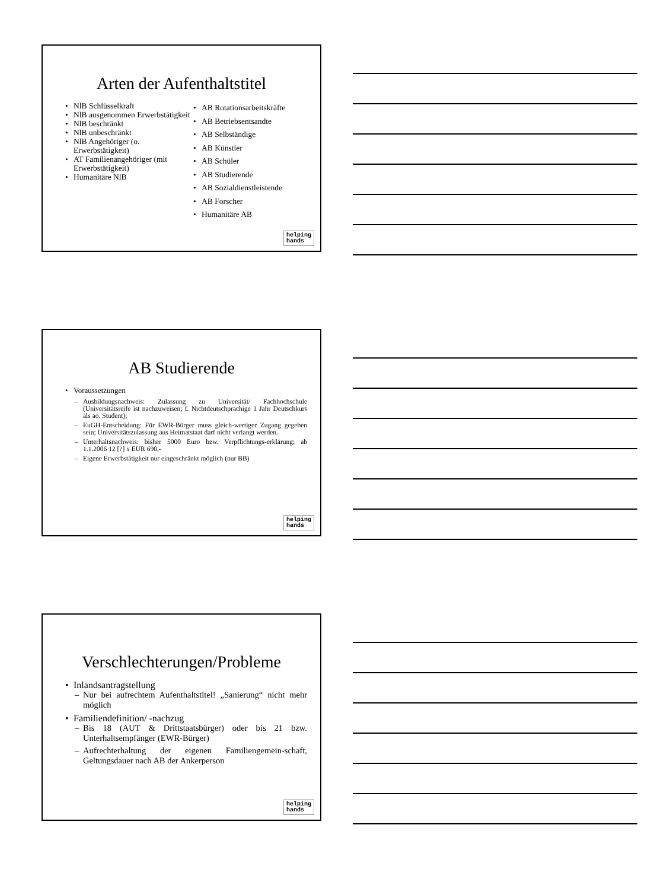Arten der Aufenthaltstitel
NlB Schlüsselkraft
NlB ausgenommen Erwerbstätigkeit
NlB beschränkt
NlB unbeschränkt
NlB Angehöriger (o. Erwerbstätigkeit)
AT Familienangehöriger (mit Erwerbstätigkeit)
Humanitäre NlB
AB Rotationsarbeitskräfte
AB Betriebsentsandte
AB Selbständige
AB Künstler
AB Schüler
AB Studierende
AB Sozialdienstleistende
AB Forscher
Humanitäre AB
helping
hands
AB Studierende
Voraussetzungen
Ausbildungsnachweis: Zulassung zu Universität/ Fachhochschule (Universitätsreife ist nachzuweisen; f. Nichtdeutschprachige 1 Jahr Deutschkurs als ao. Student);
EuGH-Entscheidung: Für EWR-Bürger muss gleich-wertiger Zugang gegeben sein; Universitätszulassung aus Heimatstaat darf nicht verlangt werden.
Unterhaltsnachweis: bisher 5000 Euro bzw. Verpflichtungs-erklärung; ab 1.1.2006 12 [?] x EUR 690,-
Eigene Erwerbstätigkeit nur eingeschränkt möglich (nur BB)
helping
hands
Verschlechterungen/Probleme
Inlandsantragstellung
Nur bei aufrechtem Aufenthaltstitel! „Sanierung“ nicht mehr möglich
Familiendefinition/ -nachzug
Bis 18 (AUT & Drittstaatsbürger) oder bis 21 bzw. Unterhaltsempfänger (EWR-Bürger)
Aufrechterhaltung der eigenen Familiengemein-schaft, Geltungsdauer nach AB der Ankerperson
helping
hands